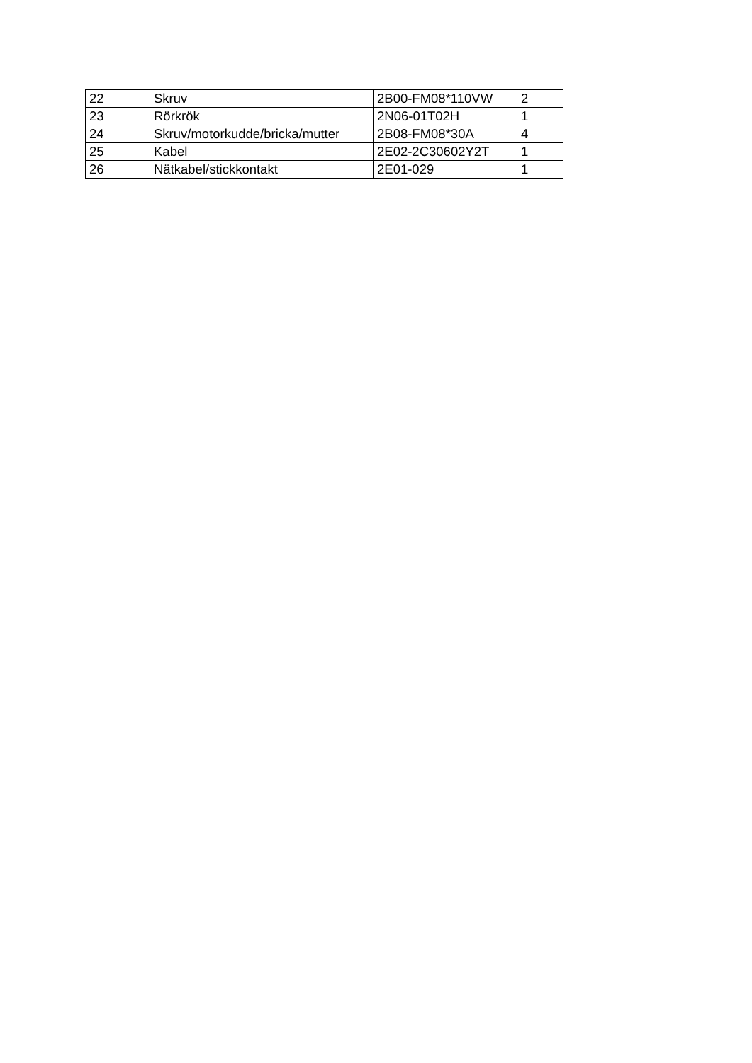| 22 | Skruv | 2B00-FM08*110VW | 2 |
| 23 | Rörkrök | 2N06-01T02H | 1 |
| 24 | Skruv/motorkudde/bricka/mutter | 2B08-FM08*30A | 4 |
| 25 | Kabel | 2E02-2C30602Y2T | 1 |
| 26 | Nätkabel/stickkontakt | 2E01-029 | 1 |